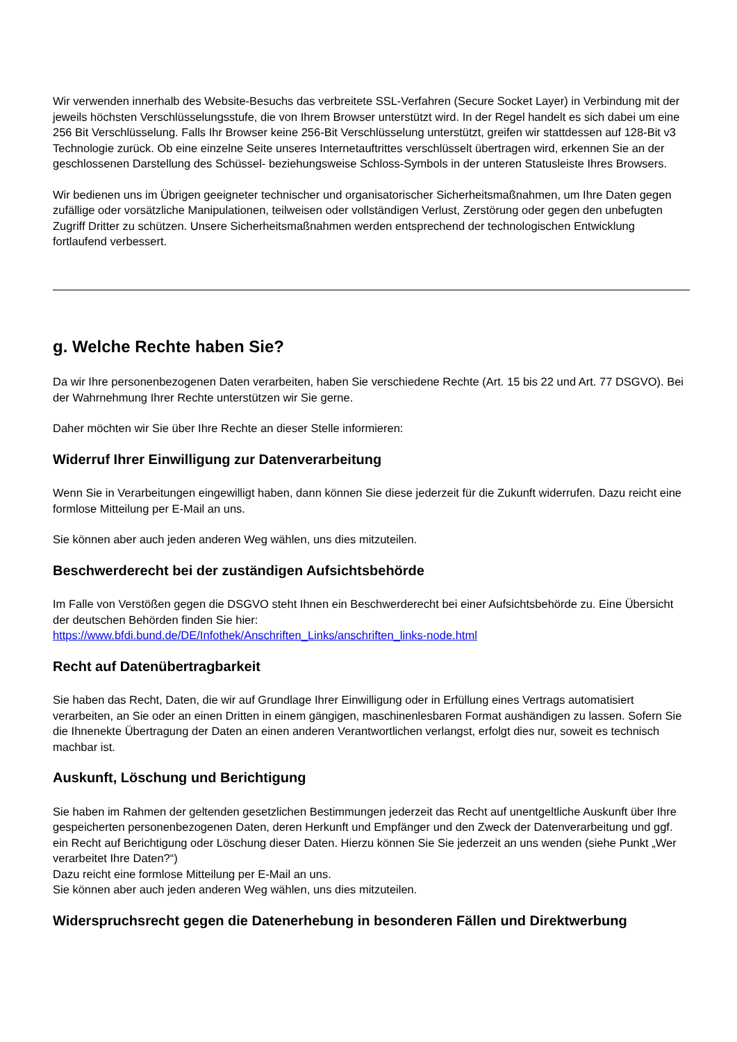Wir verwenden innerhalb des Website-Besuchs das verbreitete SSL-Verfahren (Secure Socket Layer) in Verbindung mit der jeweils höchsten Verschlüsselungsstufe, die von Ihrem Browser unterstützt wird. In der Regel handelt es sich dabei um eine 256 Bit Verschlüsselung. Falls Ihr Browser keine 256-Bit Verschlüsselung unterstützt, greifen wir stattdessen auf 128-Bit v3 Technologie zurück. Ob eine einzelne Seite unseres Internetauftrittes verschlüsselt übertragen wird, erkennen Sie an der geschlossenen Darstellung des Schüssel- beziehungsweise Schloss-Symbols in der unteren Statusleiste Ihres Browsers.
Wir bedienen uns im Übrigen geeigneter technischer und organisatorischer Sicherheitsmaßnahmen, um Ihre Daten gegen zufällige oder vorsätzliche Manipulationen, teilweisen oder vollständigen Verlust, Zerstörung oder gegen den unbefugten Zugriff Dritter zu schützen. Unsere Sicherheitsmaßnahmen werden entsprechend der technologischen Entwicklung fortlaufend verbessert.
g. Welche Rechte haben Sie?
Da wir Ihre personenbezogenen Daten verarbeiten, haben Sie verschiedene Rechte (Art. 15 bis 22 und Art. 77 DSGVO). Bei der Wahrnehmung Ihrer Rechte unterstützen wir Sie gerne.
Daher möchten wir Sie über Ihre Rechte an dieser Stelle informieren:
Widerruf Ihrer Einwilligung zur Datenverarbeitung
Wenn Sie in Verarbeitungen eingewilligt haben, dann können Sie diese jederzeit für die Zukunft widerrufen. Dazu reicht eine formlose Mitteilung per E-Mail an uns.
Sie können aber auch jeden anderen Weg wählen, uns dies mitzuteilen.
Beschwerderecht bei der zuständigen Aufsichtsbehörde
Im Falle von Verstößen gegen die DSGVO steht Ihnen ein Beschwerderecht bei einer Aufsichtsbehörde zu. Eine Übersicht der deutschen Behörden finden Sie hier:
https://www.bfdi.bund.de/DE/Infothek/Anschriften_Links/anschriften_links-node.html
Recht auf Datenübertragbarkeit
Sie haben das Recht, Daten, die wir auf Grundlage Ihrer Einwilligung oder in Erfüllung eines Vertrags automatisiert verarbeiten, an Sie oder an einen Dritten in einem gängigen, maschinenlesbaren Format aushändigen zu lassen. Sofern Sie die Ihnenekte Übertragung der Daten an einen anderen Verantwortlichen verlangst, erfolgt dies nur, soweit es technisch machbar ist.
Auskunft, Löschung und Berichtigung
Sie haben im Rahmen der geltenden gesetzlichen Bestimmungen jederzeit das Recht auf unentgeltliche Auskunft über Ihre gespeicherten personenbezogenen Daten, deren Herkunft und Empfänger und den Zweck der Datenverarbeitung und ggf. ein Recht auf Berichtigung oder Löschung dieser Daten. Hierzu können Sie Sie jederzeit an uns wenden (siehe Punkt „Wer verarbeitet Ihre Daten?“)
Dazu reicht eine formlose Mitteilung per E-Mail an uns.
Sie können aber auch jeden anderen Weg wählen, uns dies mitzuteilen.
Widerspruchsrecht gegen die Datenerhebung in besonderen Fällen und Direktwerbung